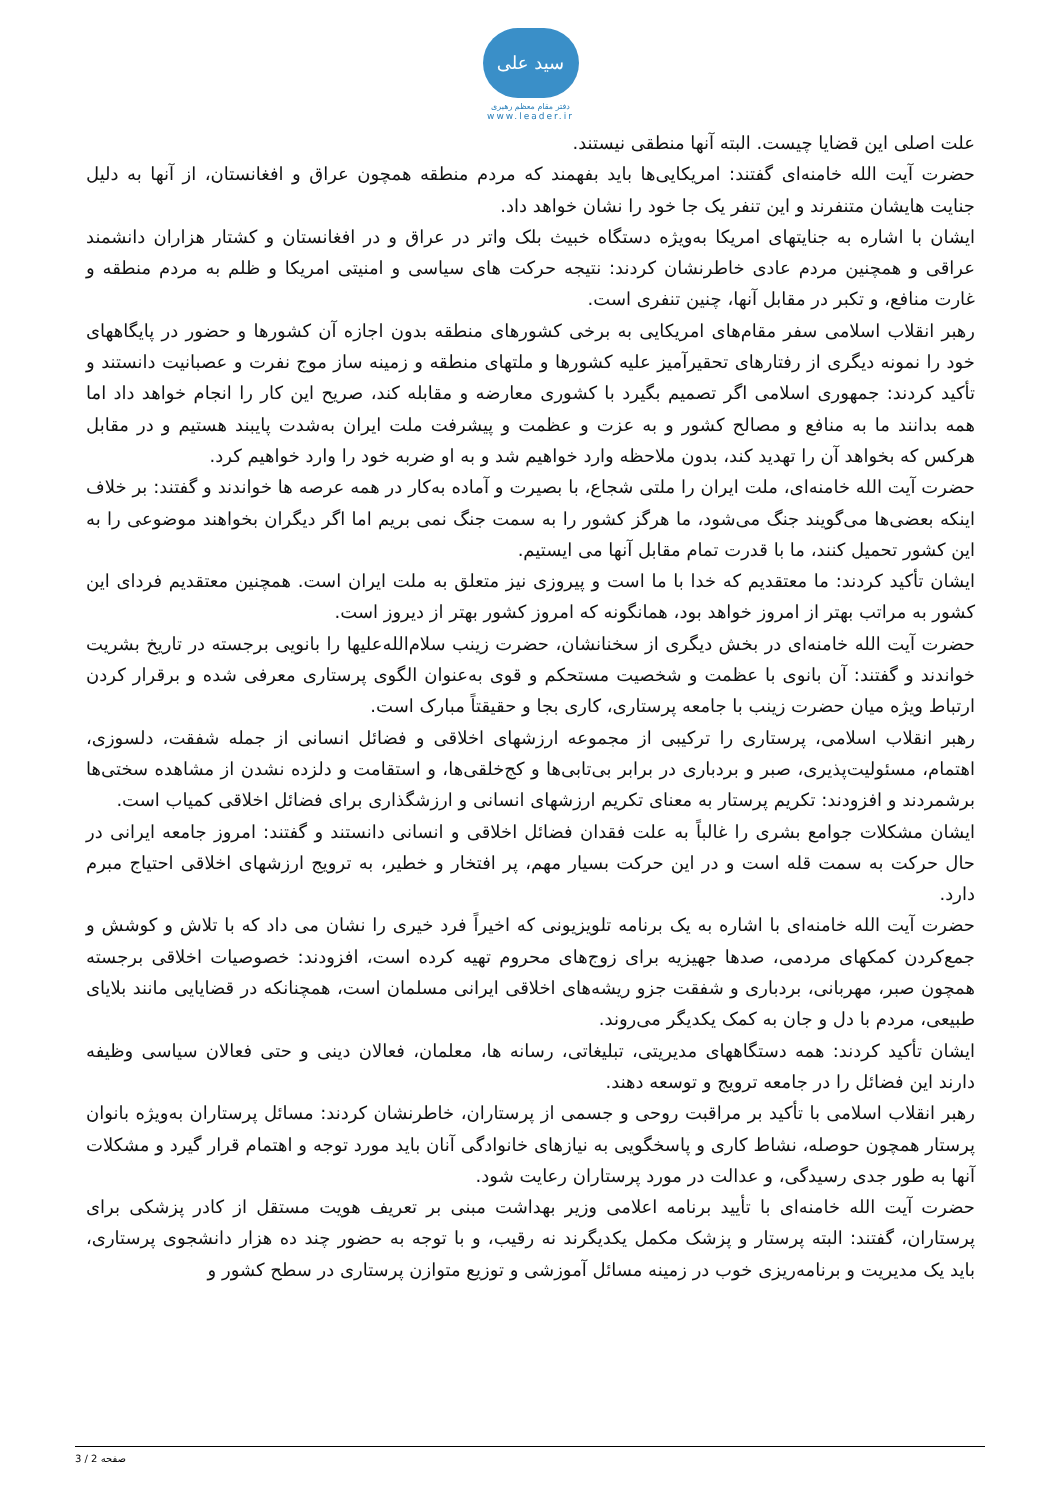سید علی
دفتر مقام معظم رهبری
www.leader.ir
علت اصلی این قضایا چیست. البته آنها منطقی نیستند.
حضرت آیت الله خامنه‌ای گفتند: امریکایی‌ها باید بفهمند که مردم منطقه همچون عراق و افغانستان، از آنها به دلیل جنایت هایشان متنفرند و این تنفر یک جا خود را نشان خواهد داد.
ایشان با اشاره به جنایتهای امریکا به‌ویژه دستگاه خبیث بلک واتر در عراق و در افغانستان و کشتار هزاران دانشمند عراقی و همچنین مردم عادی خاطرنشان کردند: نتیجه حرکت های سیاسی و امنیتی امریکا و ظلم به مردم منطقه و غارت منافع، و تکبر در مقابل آنها، چنین تنفری است.
رهبر انقلاب اسلامی سفر مقام‌های امریکایی به برخی کشورهای منطقه بدون اجازه آن کشورها و حضور در پایگاههای خود را نمونه دیگری از رفتارهای تحقیرآمیز علیه کشورها و ملتهای منطقه و زمینه ساز موج نفرت و عصبانیت دانستند و تأکید کردند: جمهوری اسلامی اگر تصمیم بگیرد با کشوری معارضه و مقابله کند، صریح این کار را انجام خواهد داد اما همه بدانند ما به منافع و مصالح کشور و به عزت و عظمت و پیشرفت ملت ایران به‌شدت پایبند هستیم و در مقابل هرکس که بخواهد آن را تهدید کند، بدون ملاحظه وارد خواهیم شد و به او ضربه خود را وارد خواهیم کرد.
حضرت آیت الله خامنه‌ای، ملت ایران را ملتی شجاع، با بصیرت و آماده به‌کار در همه عرصه ها خواندند و گفتند: بر خلاف اینکه بعضی‌ها می‌گویند جنگ می‌شود، ما هرگز کشور را به سمت جنگ نمی بریم اما اگر دیگران بخواهند موضوعی را به این کشور تحمیل کنند، ما با قدرت تمام مقابل آنها می ایستیم.
ایشان تأکید کردند: ما معتقدیم که خدا با ما است و پیروزی نیز متعلق به ملت ایران است. همچنین معتقدیم فردای این کشور به مراتب بهتر از امروز خواهد بود، همانگونه که امروز کشور بهتر از دیروز است.
حضرت آیت الله خامنه‌ای در بخش دیگری از سخنانشان، حضرت زینب سلام‌الله‌علیها را بانویی برجسته در تاریخ بشریت خواندند و گفتند: آن بانوی با عظمت و شخصیت مستحکم و قوی به‌عنوان الگوی پرستاری معرفی شده و برقرار کردن ارتباط ویژه میان حضرت زینب با جامعه پرستاری، کاری بجا و حقیقتاً مبارک است.
رهبر انقلاب اسلامی، پرستاری را ترکیبی از مجموعه ارزشهای اخلاقی و فضائل انسانی از جمله شفقت، دلسوزی، اهتمام، مسئولیت‌پذیری، صبر و بردباری در برابر بی‌تابی‌ها و کج‌خلقی‌ها، و استقامت و دلزده نشدن از مشاهده سختی‌ها برشمردند و افزودند: تکریم پرستار به معنای تکریم ارزشهای انسانی و ارزشگذاری برای فضائل اخلاقی کمیاب است.
ایشان مشکلات جوامع بشری را غالباً به علت فقدان فضائل اخلاقی و انسانی دانستند و گفتند: امروز جامعه ایرانی در حال حرکت به سمت قله است و در این حرکت بسیار مهم، پر افتخار و خطیر، به ترویج ارزشهای اخلاقی احتیاج مبرم دارد.
حضرت آیت الله خامنه‌ای با اشاره به یک برنامه تلویزیونی که اخیراً فرد خیری را نشان می داد که با تلاش و کوشش و جمع‌کردن کمکهای مردمی، صدها جهیزیه برای زوج‌های محروم تهیه کرده است، افزودند: خصوصیات اخلاقی برجسته همچون صبر، مهربانی، بردباری و شفقت جزو ریشه‌های اخلاقی ایرانی مسلمان است، همچنانکه در قضایایی مانند بلایای طبیعی، مردم با دل و جان به کمک یکدیگر می‌روند.
ایشان تأکید کردند: همه دستگاههای مدیریتی، تبلیغاتی، رسانه ها، معلمان، فعالان دینی و حتی فعالان سیاسی وظیفه دارند این فضائل را در جامعه ترویج و توسعه دهند.
رهبر انقلاب اسلامی با تأکید بر مراقبت روحی و جسمی از پرستاران، خاطرنشان کردند: مسائل پرستاران به‌ویژه بانوان پرستار همچون حوصله، نشاط کاری و پاسخگویی به نیازهای خانوادگی آنان باید مورد توجه و اهتمام قرار گیرد و مشکلات آنها به طور جدی رسیدگی، و عدالت در مورد پرستاران رعایت شود.
حضرت آیت الله خامنه‌ای با تأیید برنامه اعلامی وزیر بهداشت مبنی بر تعریف هویت مستقل از کادر پزشکی برای پرستاران، گفتند: البته پرستار و پزشک مکمل یکدیگرند نه رقیب، و با توجه به حضور چند ده هزار دانشجوی پرستاری، باید یک مدیریت و برنامه‌ریزی خوب در زمینه مسائل آموزشی و توزیع متوازن پرستاری در سطح کشور و
صفحه 2 / 3